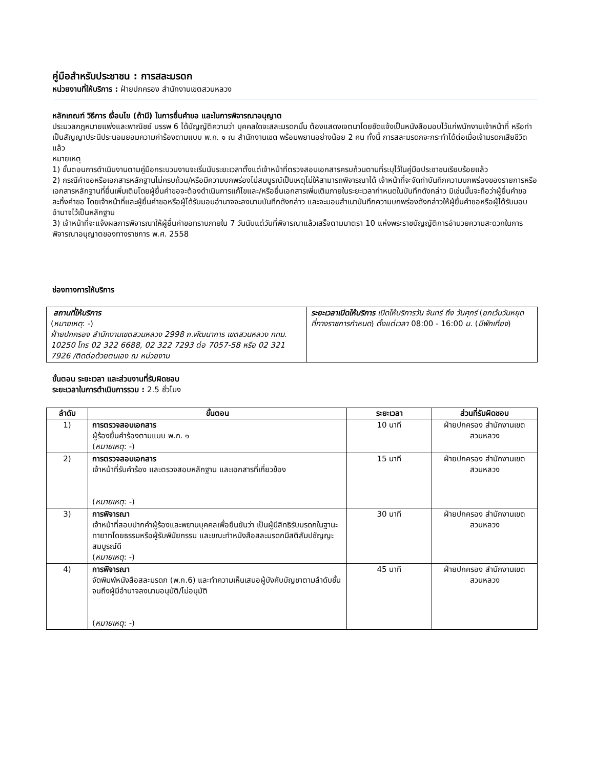คู่มือสำหรับประชาชน : การสละมรดก
หน่วยงานที่ให้บริการ : ฝ่ายปกครอง สำนักงานเขตสวนหลวง
หลักเกณฑ์ วิธีการ เงื่อนไข (ถ้ามี) ในการยื่นคำขอ และในการพิจารณาอนุญาต
ประมวลกฎหมายแพ่งและพาณิชย์ บรรพ 6 ได้บัญญัติความว่า บุคคลใดจะสละมรดกนั้น ต้องแสดงเจตนาโดยชัดแจ้งเป็นหนังสือมอบไว้แก่พนักงานเจ้าหน้าที่ หรือทำเป็นสัญญาประนีประนอมยอมความคำร้องตามแบบ พ.ก. ๑ ณ สำนักงานเขต พร้อมพยานอย่างน้อย 2 คน ทั้งนี้ การสละมรดกจะกระทำได้ต่อเมื่อเจ้ามรดกเสียชีวิตแล้ว
หมายเหตุ
1) ขั้นตอนการดำเนินงานตามคู่มือกระบวนงานจะเริ่มนับระยะเวลาตั้งแต่เจ้าหน้าที่ตรวจสอบเอกสารครบถ้วนตามที่ระบุไว้ในคู่มือประชาชนเรียบร้อยแล้ว
2) กรณีคำขอหรือเอกสารหลักฐานไม่ครบถ้วน/หรือมีความบกพร่องไม่สมบูรณ์เป็นเหตุไม่ให้สามารถพิจารณาได้ เจ้าหน้าที่จะจัดทำบันทึกความบกพร่องของรายการหรือเอกสารหลักฐานที่ยื่นเพิ่มเติมโดยผู้ยื่นคำขอจะต้องดำเนินการแก้ไขและ/หรือยื่นเอกสารเพิ่มเติมภายในระยะเวลากำหนดในบันทึกดังกล่าว มิเช่นนั้นจะถือว่าผู้ยื่นคำขอละทิ้งคำขอ โดยเจ้าหน้าที่และผู้ยื่นคำขอหรือผู้ได้รับมอบอำนาจจะลงนามบันทึกดังกล่าว และจะมอบสำเนาบันทึกความบกพร่องดังกล่าวให้ผู้ยื่นคำขอหรือผู้ได้รับมอบอำนาจไว้เป็นหลักฐาน
3) เจ้าหน้าที่จะแจ้งผลการพิจารณาให้ผู้ยื่นคำขอทราบภายใน 7 วันนับแต่วันที่พิจารณาแล้วเสร็จตามมาตรา 10 แห่งพระราชบัญญัติการอำนวยความสะดวกในการพิจารณาอนุญาตของทางราชการ พ.ศ. 2558
ช่องทางการให้บริการ
| สถานที่ให้บริการ ( หมายเหตุ : -) ฝ่ายปกครอง สำนักงานเขตสวนหลวง 2998 ถ.พัฒนาการ เขตสวนหลวง กทม. 10250 โทร 02 322 6688, 02 322 7293 ต่อ 7057-58 หรือ 02 321 7926 /ติดต่อด้วยตนเอง ณ หน่วยงาน | ระยะเวลาเปิดให้บริการ เปิดให้บริการวัน จันทร์ ถึง วันศุกร์ ( ยกเว้นวันหยุดที่ทางราชการกำหนด ) ตั้งแต่เวลา 08:00 - 16:00 น. ( มีพักเที่ยง ) |
ขั้นตอน ระยะเวลา และส่วนงานที่รับผิดชอบ
ระยะเวลาในการดำเนินการรวม : 2.5 ชั่วโมง
| ลำดับ | ขั้นตอน | ระยะเวลา | ส่วนที่รับผิดชอบ |
| --- | --- | --- | --- |
| 1) | การตรวจสอบเอกสาร ผู้ร้องยื่นคำร้องตามแบบ พ.ก. ๑ ( หมายเหตุ : -) | 10 นาที | ฝ่ายปกครอง สำนักงานเขตสวนหลวง |
| 2) | การตรวจสอบเอกสาร เจ้าหน้าที่รับคำร้อง และตรวจสอบหลักฐาน และเอกสารที่เกี่ยวข้อง ( หมายเหตุ : -) | 15 นาที | ฝ่ายปกครอง สำนักงานเขตสวนหลวง |
| 3) | การพิจารณา เจ้าหน้าที่สอบปากคำผู้ร้องและพยานบุคคลเพื่อยืนยันว่า เป็นผู้มีสิทธิรับมรดกในฐานะทายาทโดยธรรมหรือผู้รับพินัยกรรม และขณะทำหนังสือสละมรดกมีสติสัมปชัญญะสมบูรณ์ดี ( หมายเหตุ : -) | 30 นาที | ฝ่ายปกครอง สำนักงานเขตสวนหลวง |
| 4) | การพิจารณา จัดพิมพ์หนังสือสละมรดก (พ.ก.6) และทำความเห็นเสนอผู้บังคับบัญชาตามลำดับชั้นจนถึงผู้มีอำนาจลงนามอนุมัติ/ไม่อนุมัติ ( หมายเหตุ : -) | 45 นาที | ฝ่ายปกครอง สำนักงานเขตสวนหลวง |